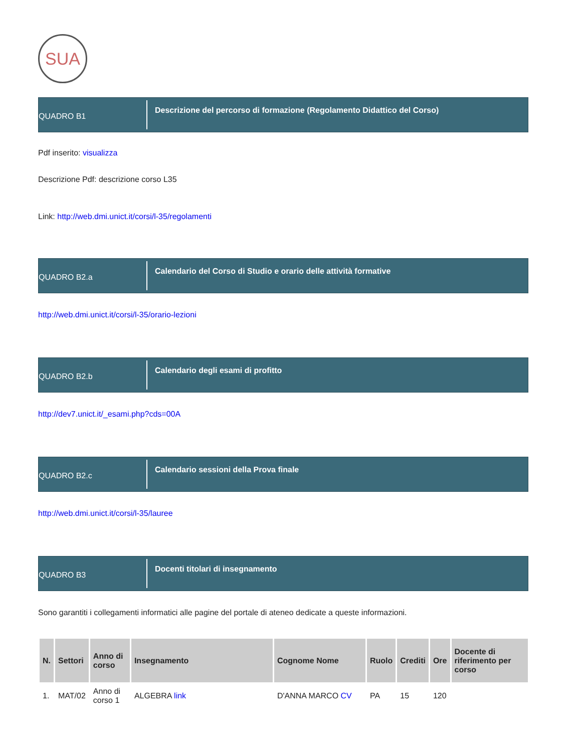SUA
QUADRO B1
Descrizione del percorso di formazione (Regolamento Didattico del Corso)
Pdf inserito: visualizza
Descrizione Pdf: descrizione corso L35
Link: http://web.dmi.unict.it/corsi/l-35/regolamenti
QUADRO B2.a
Calendario del Corso di Studio e orario delle attività formative
http://web.dmi.unict.it/corsi/l-35/orario-lezioni
QUADRO B2.b
Calendario degli esami di profitto
http://dev7.unict.it/_esami.php?cds=00A
QUADRO B2.c
Calendario sessioni della Prova finale
http://web.dmi.unict.it/corsi/l-35/lauree
QUADRO B3
Docenti titolari di insegnamento
Sono garantiti i collegamenti informatici alle pagine del portale di ateneo dedicate a queste informazioni.
| N. | Settori | Anno di corso | Insegnamento | Cognome Nome | Ruolo | Crediti | Ore | Docente di riferimento per corso |
| --- | --- | --- | --- | --- | --- | --- | --- | --- |
| 1. | MAT/02 | Anno di corso 1 | ALGEBRA link | D'ANNA MARCO CV | PA | 15 | 120 | |